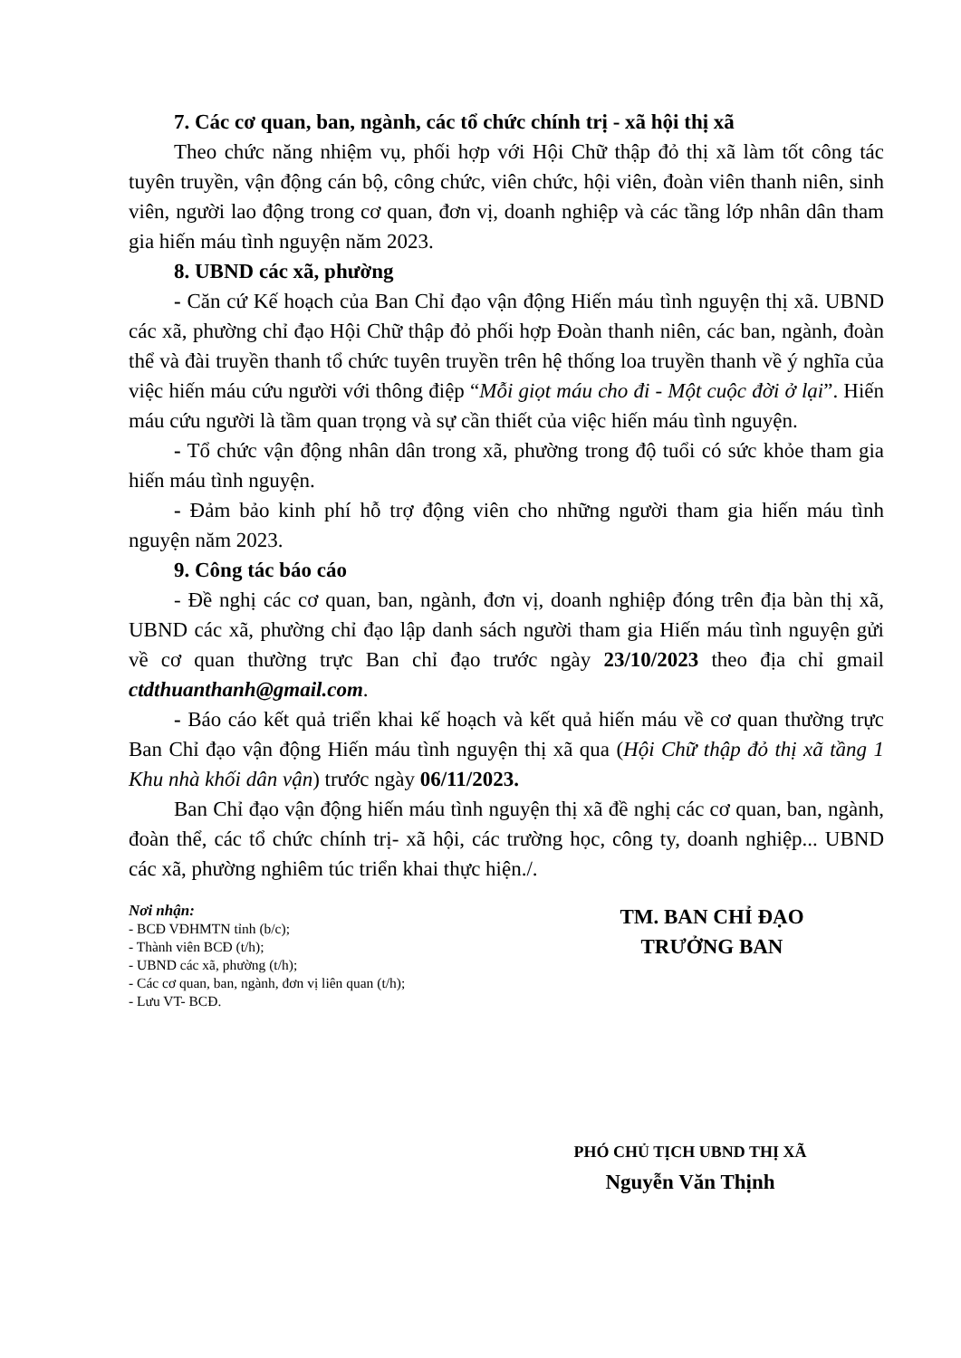7. Các cơ quan, ban, ngành, các tổ chức chính trị - xã hội thị xã
Theo chức năng nhiệm vụ, phối hợp với Hội Chữ thập đỏ thị xã làm tốt công tác tuyên truyền, vận động cán bộ, công chức, viên chức, hội viên, đoàn viên thanh niên, sinh viên, người lao động trong cơ quan, đơn vị, doanh nghiệp và các tầng lớp nhân dân tham gia hiến máu tình nguyện năm 2023.
8. UBND các xã, phường
- Căn cứ Kế hoạch của Ban Chỉ đạo vận động Hiến máu tình nguyện thị xã. UBND các xã, phường chỉ đạo Hội Chữ thập đỏ phối hợp Đoàn thanh niên, các ban, ngành, đoàn thể và đài truyền thanh tổ chức tuyên truyền trên hệ thống loa truyền thanh về ý nghĩa của việc hiến máu cứu người với thông điệp “Mỗi giọt máu cho đi - Một cuộc đời ở lại”. Hiến máu cứu người là tầm quan trọng và sự cần thiết của việc hiến máu tình nguyện.
- Tổ chức vận động nhân dân trong xã, phường trong độ tuổi có sức khỏe tham gia hiến máu tình nguyện.
- Đảm bảo kinh phí hỗ trợ động viên cho những người tham gia hiến máu tình nguyện năm 2023.
9. Công tác báo cáo
- Đề nghị các cơ quan, ban, ngành, đơn vị, doanh nghiệp đóng trên địa bàn thị xã, UBND các xã, phường chỉ đạo lập danh sách người tham gia Hiến máu tình nguyện gửi về cơ quan thường trực Ban chỉ đạo trước ngày 23/10/2023 theo địa chỉ gmail ctdthuanthanh@gmail.com.
- Báo cáo kết quả triển khai kế hoạch và kết quả hiến máu về cơ quan thường trực Ban Chỉ đạo vận động Hiến máu tình nguyện thị xã qua (Hội Chữ thập đỏ thị xã tầng 1 Khu nhà khối dân vận) trước ngày 06/11/2023.
Ban Chỉ đạo vận động hiến máu tình nguyện thị xã đề nghị các cơ quan, ban, ngành, đoàn thể, các tổ chức chính trị- xã hội, các trường học, công ty, doanh nghiệp... UBND các xã, phường nghiêm túc triển khai thực hiện./.
Nơi nhận:
- BCĐ VĐHMTN tỉnh (b/c);
- Thành viên BCĐ (t/h);
- UBND các xã, phường (t/h);
- Các cơ quan, ban, ngành, đơn vị liên quan (t/h);
- Lưu VT- BCĐ.
TM. BAN CHỈ ĐẠO
TRƯỞNG BAN
PHÓ CHỦ TỊCH UBND THỊ XÃ
Nguyễn Văn Thịnh